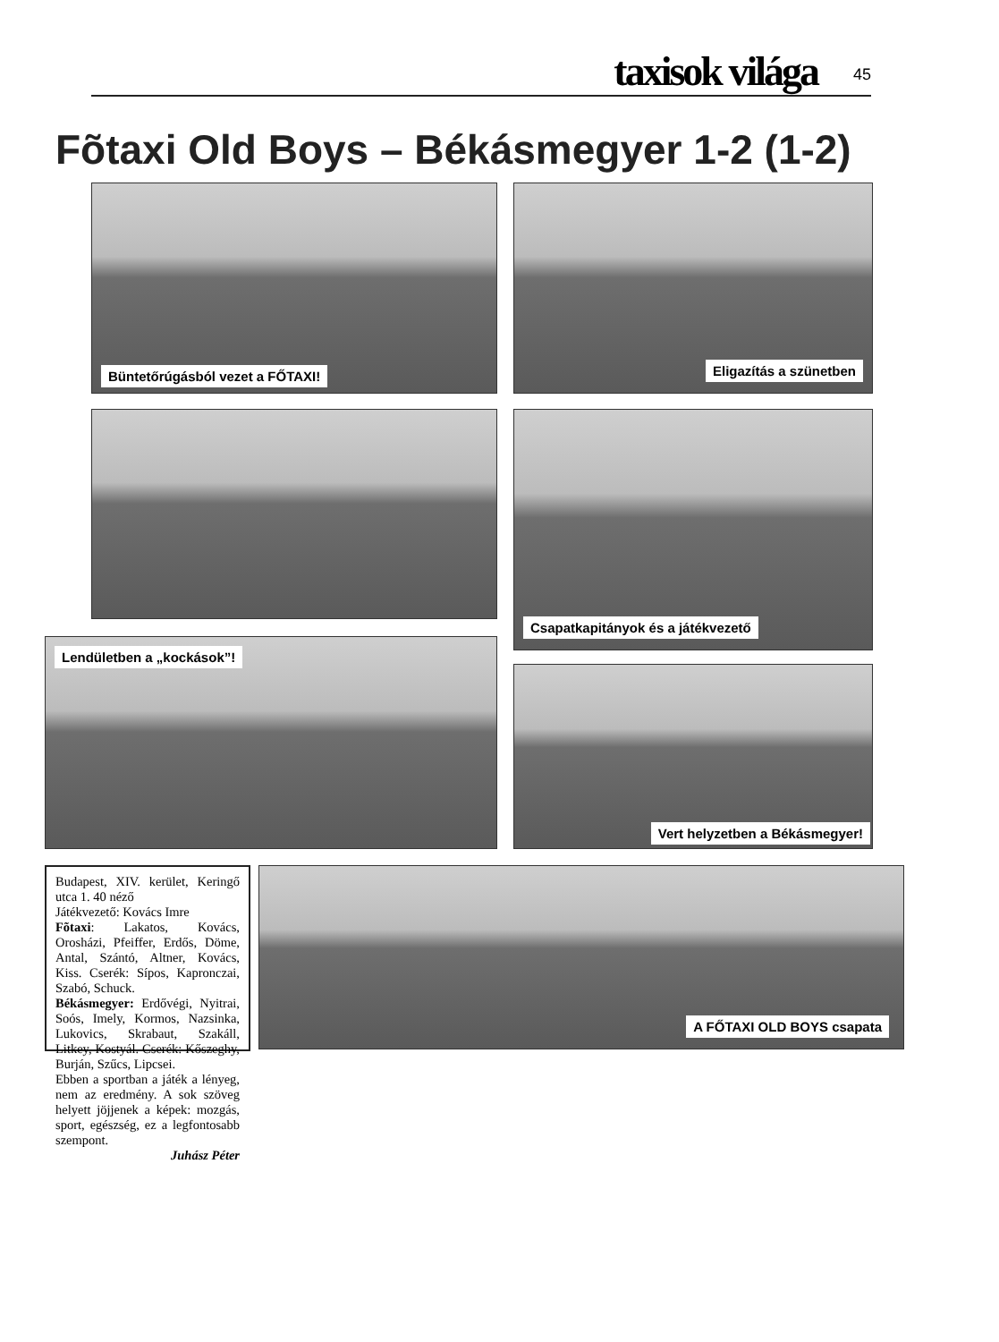taxisok világa 45
Fõtaxi Old Boys – Békásmegyer 1-2 (1-2)
Büntetőrúgásból vezet a FŐTAXI! Eligazítás a szünetben
Csapatkapitányok és a játékvezető
Lendületben a „kockások”!
Vert helyzetben a Békásmegyer!
Budapest, XIV. kerület, Keringő utca 1. 40 néző
Játékvezető: Kovács Imre
Fõtaxi: Lakatos, Kovács, Orosházi, Pfeiffer, Erdős, Döme, Antal, Szántó, Altner, Kovács, Kiss. Cserék: Sípos, Kapronczai, Szabó, Schuck.
Békásmegyer: Erdővégi, Nyitrai, Soós, Imely, Kormos, Nazsinka, Lukovics, Skrabaut, Szakáll, Litkey, Kostyál. Cserék: Kőszeghy, Burján, Szűcs, Lipcsei.
Ebben a sportban a játék a lényeg, nem az eredmény. A sok szöveg helyett jöjjenek a képek: mozgás, sport, egészség, ez a legfontosabb szempont.
Juhász Péter
A FŐTAXI OLD BOYS csapata